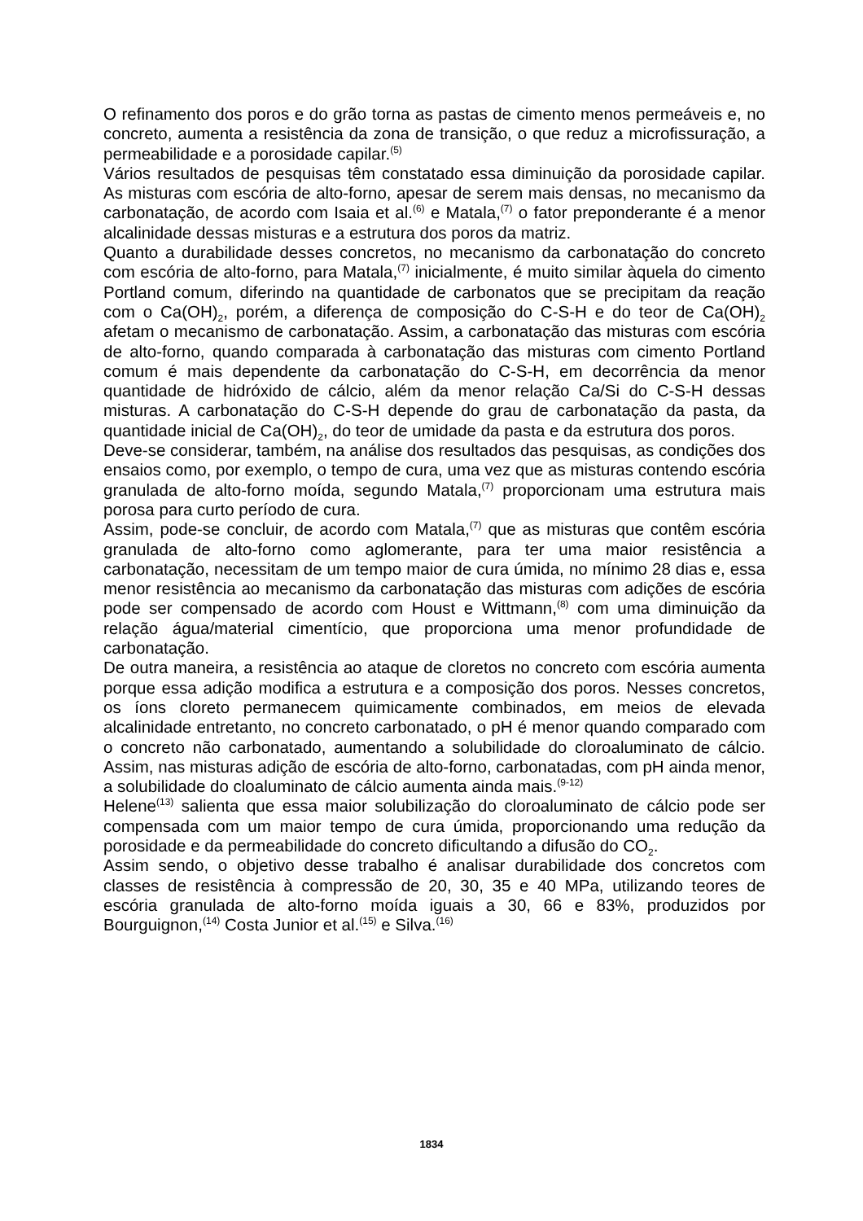O refinamento dos poros e do grão torna as pastas de cimento menos permeáveis e, no concreto, aumenta a resistência da zona de transição, o que reduz a microfissuração, a permeabilidade e a porosidade capilar.<sup>(5)</sup>
Vários resultados de pesquisas têm constatado essa diminuição da porosidade capilar. As misturas com escória de alto-forno, apesar de serem mais densas, no mecanismo da carbonatação, de acordo com Isaia et al.<sup>(6)</sup> e Matala,<sup>(7)</sup> o fator preponderante é a menor alcalinidade dessas misturas e a estrutura dos poros da matriz.
Quanto a durabilidade desses concretos, no mecanismo da carbonatação do concreto com escória de alto-forno, para Matala,<sup>(7)</sup> inicialmente, é muito similar àquela do cimento Portland comum, diferindo na quantidade de carbonatos que se precipitam da reação com o Ca(OH)<sub>2</sub>, porém, a diferença de composição do C-S-H e do teor de Ca(OH)<sub>2</sub> afetam o mecanismo de carbonatação. Assim, a carbonatação das misturas com escória de alto-forno, quando comparada à carbonatação das misturas com cimento Portland comum é mais dependente da carbonatação do C-S-H, em decorrência da menor quantidade de hidróxido de cálcio, além da menor relação Ca/Si do C-S-H dessas misturas. A carbonatação do C-S-H depende do grau de carbonatação da pasta, da quantidade inicial de Ca(OH)<sub>2</sub>, do teor de umidade da pasta e da estrutura dos poros.
Deve-se considerar, também, na análise dos resultados das pesquisas, as condições dos ensaios como, por exemplo, o tempo de cura, uma vez que as misturas contendo escória granulada de alto-forno moída, segundo Matala,<sup>(7)</sup> proporcionam uma estrutura mais porosa para curto período de cura.
Assim, pode-se concluir, de acordo com Matala,<sup>(7)</sup> que as misturas que contêm escória granulada de alto-forno como aglomerante, para ter uma maior resistência a carbonatação, necessitam de um tempo maior de cura úmida, no mínimo 28 dias e, essa menor resistência ao mecanismo da carbonatação das misturas com adições de escória pode ser compensado de acordo com Houst e Wittmann,<sup>(8)</sup> com uma diminuição da relação água/material cimentício, que proporciona uma menor profundidade de carbonatação.
De outra maneira, a resistência ao ataque de cloretos no concreto com escória aumenta porque essa adição modifica a estrutura e a composição dos poros. Nesses concretos, os íons cloreto permanecem quimicamente combinados, em meios de elevada alcalinidade entretanto, no concreto carbonatado, o pH é menor quando comparado com o concreto não carbonatado, aumentando a solubilidade do cloroaluminato de cálcio. Assim, nas misturas adição de escória de alto-forno, carbonatadas, com pH ainda menor, a solubilidade do cloaluminato de cálcio aumenta ainda mais.<sup>(9-12)</sup>
Helene<sup>(13)</sup> salienta que essa maior solubilização do cloroaluminato de cálcio pode ser compensada com um maior tempo de cura úmida, proporcionando uma redução da porosidade e da permeabilidade do concreto dificultando a difusão do CO<sub>2</sub>.
Assim sendo, o objetivo desse trabalho é analisar durabilidade dos concretos com classes de resistência à compressão de 20, 30, 35 e 40 MPa, utilizando teores de escória granulada de alto-forno moída iguais a 30, 66 e 83%, produzidos por Bourguignon,<sup>(14)</sup> Costa Junior et al.<sup>(15)</sup> e Silva.<sup>(16)</sup>
1834